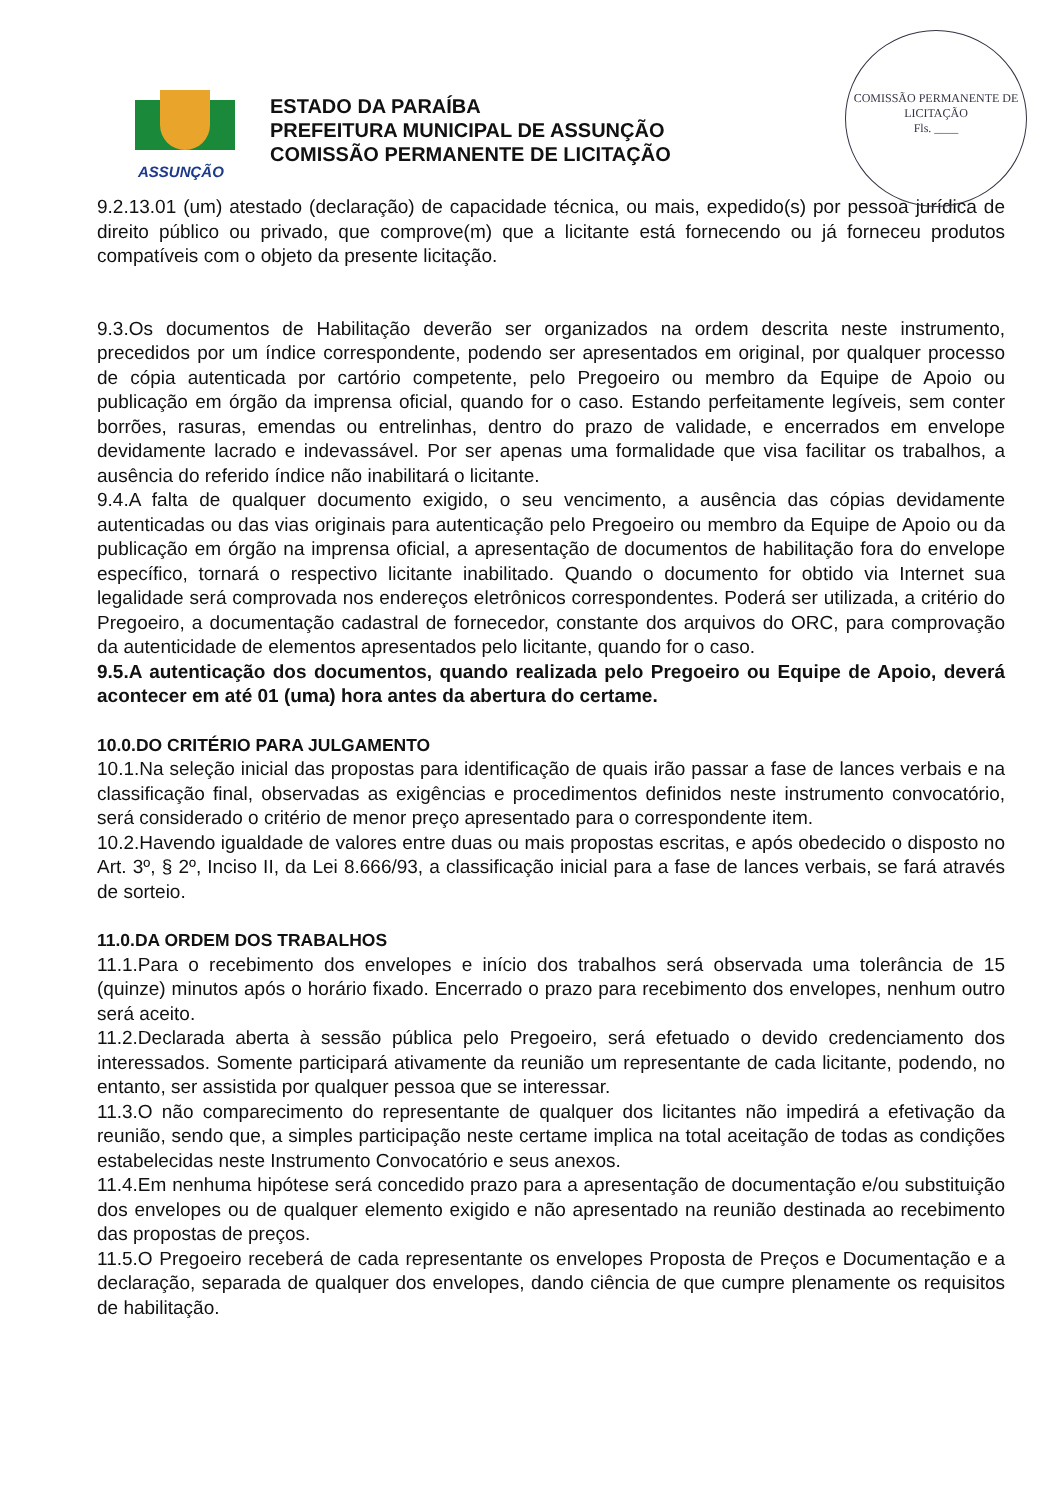COMISSÃO PERMANENTE DE LICITAÇÃO
Fls. ____
ASSUNÇÃO
ESTADO DA PARAÍBA
PREFEITURA MUNICIPAL DE ASSUNÇÃO
COMISSÃO PERMANENTE DE LICITAÇÃO
9.2.13.01 (um) atestado (declaração) de capacidade técnica, ou mais, expedido(s) por pessoa jurídica de direito público ou privado, que comprove(m) que a licitante está fornecendo ou já forneceu produtos compatíveis com o objeto da presente licitação.
9.3.Os documentos de Habilitação deverão ser organizados na ordem descrita neste instrumento, precedidos por um índice correspondente, podendo ser apresentados em original, por qualquer processo de cópia autenticada por cartório competente, pelo Pregoeiro ou membro da Equipe de Apoio ou publicação em órgão da imprensa oficial, quando for o caso. Estando perfeitamente legíveis, sem conter borrões, rasuras, emendas ou entrelinhas, dentro do prazo de validade, e encerrados em envelope devidamente lacrado e indevassável. Por ser apenas uma formalidade que visa facilitar os trabalhos, a ausência do referido índice não inabilitará o licitante.
9.4.A falta de qualquer documento exigido, o seu vencimento, a ausência das cópias devidamente autenticadas ou das vias originais para autenticação pelo Pregoeiro ou membro da Equipe de Apoio ou da publicação em órgão na imprensa oficial, a apresentação de documentos de habilitação fora do envelope específico, tornará o respectivo licitante inabilitado. Quando o documento for obtido via Internet sua legalidade será comprovada nos endereços eletrônicos correspondentes. Poderá ser utilizada, a critério do Pregoeiro, a documentação cadastral de fornecedor, constante dos arquivos do ORC, para comprovação da autenticidade de elementos apresentados pelo licitante, quando for o caso.
9.5.A autenticação dos documentos, quando realizada pelo Pregoeiro ou Equipe de Apoio, deverá acontecer em até 01 (uma) hora antes da abertura do certame.
10.0.DO CRITÉRIO PARA JULGAMENTO
10.1.Na seleção inicial das propostas para identificação de quais irão passar a fase de lances verbais e na classificação final, observadas as exigências e procedimentos definidos neste instrumento convocatório, será considerado o critério de menor preço apresentado para o correspondente item.
10.2.Havendo igualdade de valores entre duas ou mais propostas escritas, e após obedecido o disposto no Art. 3º, § 2º, Inciso II, da Lei 8.666/93, a classificação inicial para a fase de lances verbais, se fará através de sorteio.
11.0.DA ORDEM DOS TRABALHOS
11.1.Para o recebimento dos envelopes e início dos trabalhos será observada uma tolerância de 15 (quinze) minutos após o horário fixado. Encerrado o prazo para recebimento dos envelopes, nenhum outro será aceito.
11.2.Declarada aberta à sessão pública pelo Pregoeiro, será efetuado o devido credenciamento dos interessados. Somente participará ativamente da reunião um representante de cada licitante, podendo, no entanto, ser assistida por qualquer pessoa que se interessar.
11.3.O não comparecimento do representante de qualquer dos licitantes não impedirá a efetivação da reunião, sendo que, a simples participação neste certame implica na total aceitação de todas as condições estabelecidas neste Instrumento Convocatório e seus anexos.
11.4.Em nenhuma hipótese será concedido prazo para a apresentação de documentação e/ou substituição dos envelopes ou de qualquer elemento exigido e não apresentado na reunião destinada ao recebimento das propostas de preços.
11.5.O Pregoeiro receberá de cada representante os envelopes Proposta de Preços e Documentação e a declaração, separada de qualquer dos envelopes, dando ciência de que cumpre plenamente os requisitos de habilitação.